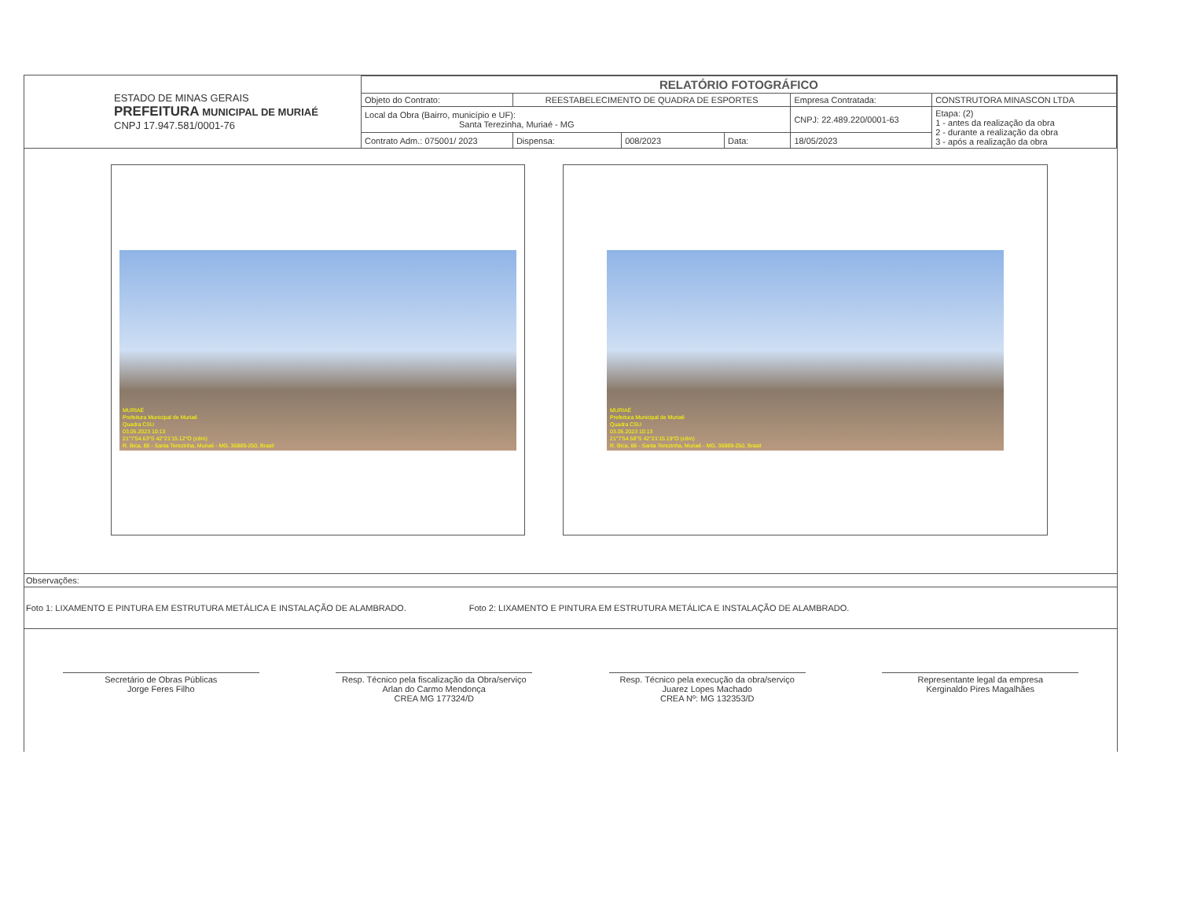| ESTADO DE MINAS GERAIS PREFEITURA MUNICIPAL DE MURIAÉ CNPJ 17.947.581/0001-76 | RELATÓRIO FOTOGRÁFICO | | | | | |
| | Objeto do Contrato: | REESTABELECIMENTO DE QUADRA DE ESPORTES | | | Empresa Contratada: | CONSTRUTORA MINASCON LTDA |
| | Local da Obra (Bairro, município e UF): Santa Terezinha, Muriaé - MG | | | | CNPJ: 22.489.220/0001-63 | Etapa: (2) 1 - antes da realização da obra 2 - durante a realização da obra 3 - após a realização da obra |
| | Contrato Adm.: 075001/ 2023 | Dispensa: | 008/2023 | Data: | 18/05/2023 | |
MURIAÉ
Prefeitura Municipal de Muriaé
Quadra CSU
03.05.2023 10:13
21°7'54.63"S 42°21'15.12"O (±8m)
R. Bica, 88 - Santa Terezinha, Muriaé - MG, 36889-250, Brasil
MURIAÉ
Prefeitura Municipal de Muriaé
Quadra CSU
03.05.2023 10:13
21°7'54.58"S 42°21'15.19"O (±8m)
R. Bica, 88 - Santa Terezinha, Muriaé - MG, 36889-250, Brasil
Observações:
Foto 1: LIXAMENTO E PINTURA EM ESTRUTURA METÁLICA E INSTALAÇÃO DE ALAMBRADO.
Foto 2: LIXAMENTO E PINTURA EM ESTRUTURA METÁLICA E INSTALAÇÃO DE ALAMBRADO.
Secretário de Obras Públicas
Jorge Feres Filho
Resp. Técnico pela fiscalização da Obra/serviço
Arlan do Carmo Mendonça
CREA MG 177324/D
Resp. Técnico pela execução da obra/serviço
Juarez Lopes Machado
CREA Nº: MG 132353/D
Representante legal da empresa
Kerginaldo Pires Magalhães